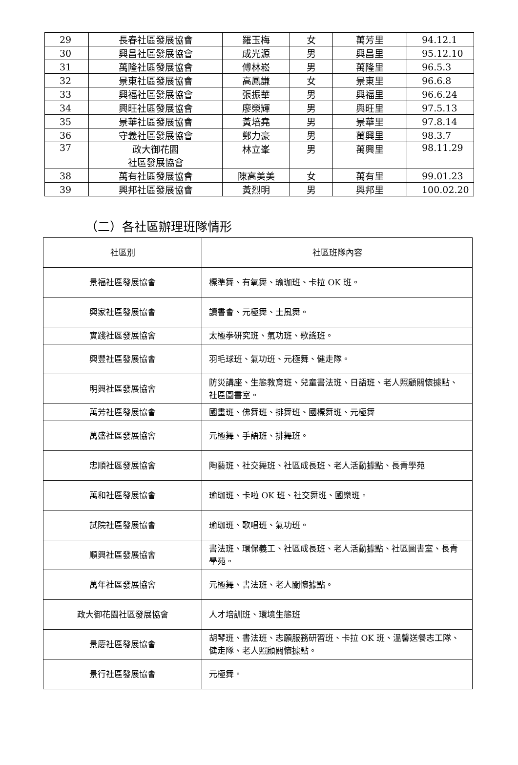| 29 | 長春社區發展協會 | 羅玉梅 | 女 | 萬芳里 | 94.12.1 |
| 30 | 興昌社區發展協會 | 成光源 | 男 | 興昌里 | 95.12.10 |
| 31 | 萬隆社區發展協會 | 傅林崧 | 男 | 萬隆里 | 96.5.3 |
| 32 | 景東社區發展協會 | 高鳳謙 | 女 | 景東里 | 96.6.8 |
| 33 | 興福社區發展協會 | 張振華 | 男 | 興福里 | 96.6.24 |
| 34 | 興旺社區發展協會 | 廖榮輝 | 男 | 興旺里 | 97.5.13 |
| 35 | 景華社區發展協會 | 黃培堯 | 男 | 景華里 | 97.8.14 |
| 36 | 守義社區發展協會 | 鄭力豪 | 男 | 萬興里 | 98.3.7 |
| 37 | 政大御花園 社區發展協會 | 林立峯 | 男 | 萬興里 | 98.11.29 |
| 38 | 萬有社區發展協會 | 陳高美美 | 女 | 萬有里 | 99.01.23 |
| 39 | 興邦社區發展協會 | 黃烈明 | 男 | 興邦里 | 100.02.20 |
（二）各社區辦理班隊情形
| 社區別 | 社區班隊內容 |
| --- | --- |
| 景福社區發展協會 | 標準舞、有氧舞、瑜珈班、卡拉 OK 班。 |
| 興家社區發展協會 | 讀書會、元極舞、土風舞。 |
| 實踐社區發展協會 | 太極拳研究班、氣功班、歌謠班。 |
| 興豐社區發展協會 | 羽毛球班、氣功班、元極舞、健走隊。 |
| 明興社區發展協會 | 防災講座、生態教育班、兒童書法班、日語班、老人照顧關懷據點、社區圖書室。 |
| 萬芳社區發展協會 | 國畫班、佛舞班、排舞班、國標舞班、元極舞 |
| 萬盛社區發展協會 | 元極舞、手語班、排舞班。 |
| 忠順社區發展協會 | 陶藝班、社交舞班、社區成長班、老人活動據點、長青學苑 |
| 萬和社區發展協會 | 瑜珈班、卡啦 OK 班、社交舞班、國樂班。 |
| 試院社區發展協會 | 瑜珈班、歌唱班、氣功班。 |
| 順興社區發展協會 | 書法班、環保義工、社區成長班、老人活動據點、社區圖書室、長青學苑。 |
| 萬年社區發展協會 | 元極舞、書法班、老人關懷據點。 |
| 政大御花園社區發展協會 | 人才培訓班、環境生態班 |
| 景慶社區發展協會 | 胡琴班、書法班、志願服務研習班、卡拉 OK 班、溫馨送餐志工隊、健走隊、老人照顧關懷據點。 |
| 景行社區發展協會 | 元極舞。 |